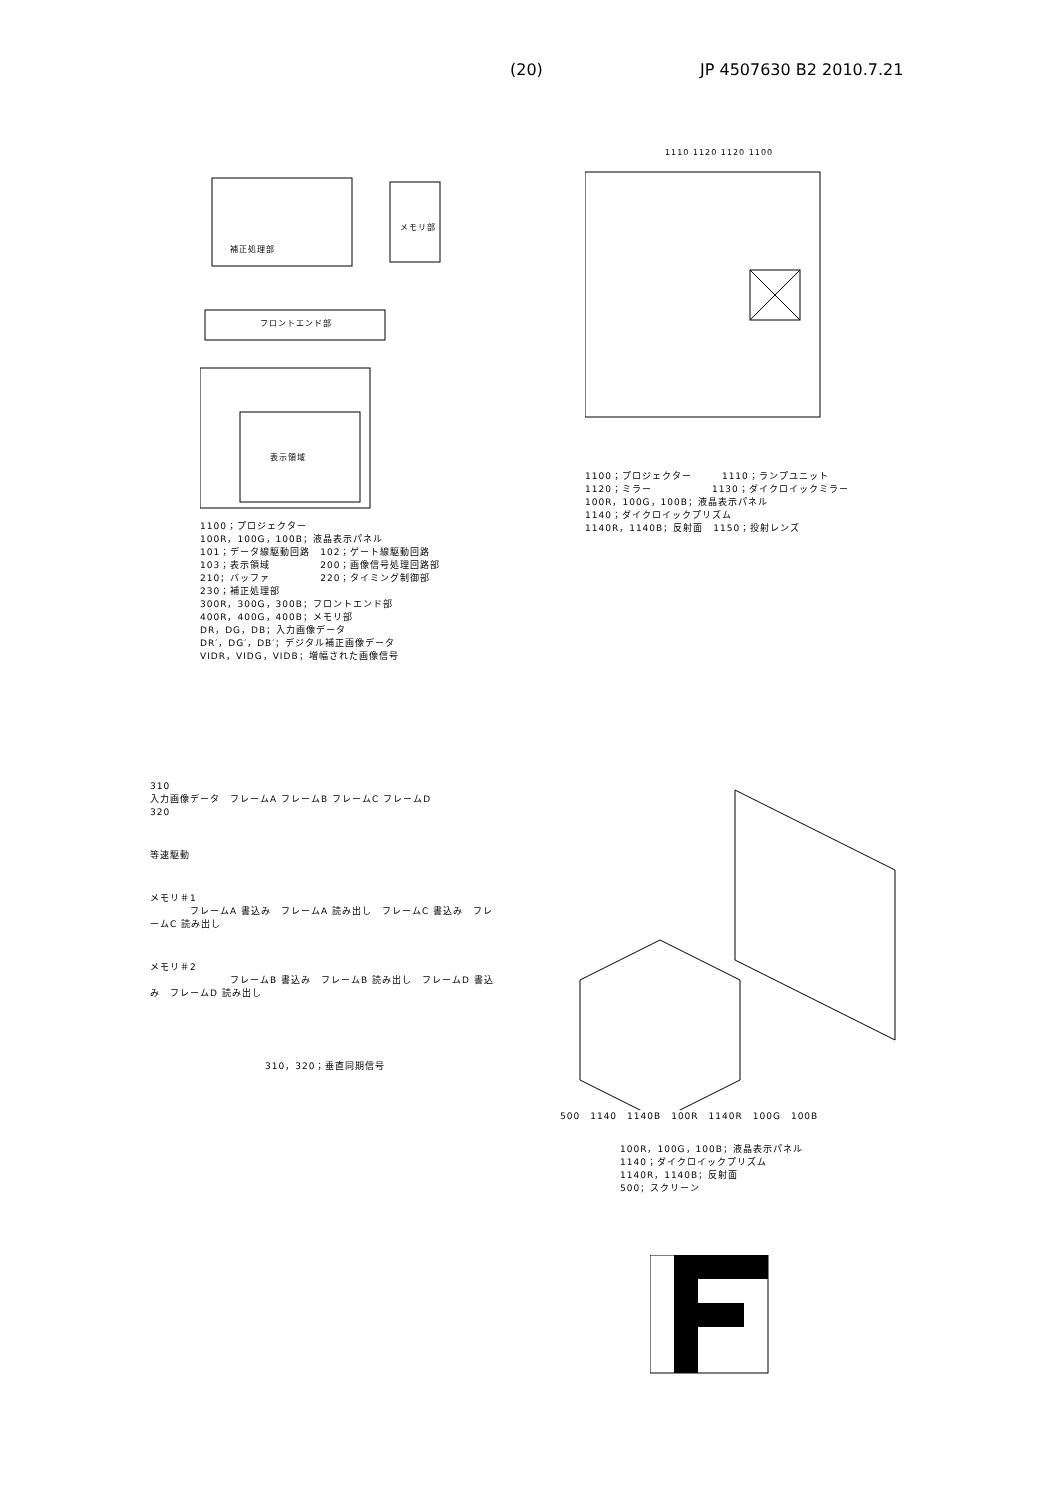(20) JP 4507630 B2 2010.7.21
表示領域
フロントエンド部
メモリ部
補正処理部
1100；プロジェクター
100R，100G，100B；液晶表示パネル
101；データ線駆動回路　102；ゲート線駆動回路
103；表示領域　　　　　200；画像信号処理回路部
210；バッファ　　　　　220；タイミング制御部
230；補正処理部
300R，300G，300B；フロントエンド部
400R，400G，400B；メモリ部
DR，DG，DB；入力画像データ
DR′，DG′，DB′；デジタル補正画像データ
VIDR，VIDG，VIDB；増幅された画像信号
1110 1120 1120 1100
1100；プロジェクター　　　1110；ランプユニット
1120；ミラー　　　　　　1130；ダイクロイックミラー
100R，100G，100B；液晶表示パネル
1140；ダイクロイックプリズム
1140R，1140B；反射面　1150；投射レンズ
310
入力画像データ　フレームA フレームB フレームC フレームD
320
等速駆動
メモリ＃1
　　　　フレームA 書込み　フレームA 読み出し　フレームC 書込み　フレームC 読み出し
メモリ＃2
　　　　　　　　フレームB 書込み　フレームB 読み出し　フレームD 書込み　フレームD 読み出し
310，320；垂直同期信号
500　1140　1140B　100R　1140R　100G　100B
100R，100G，100B；液晶表示パネル
1140；ダイクロイックプリズム
1140R，1140B；反射面
500；スクリーン